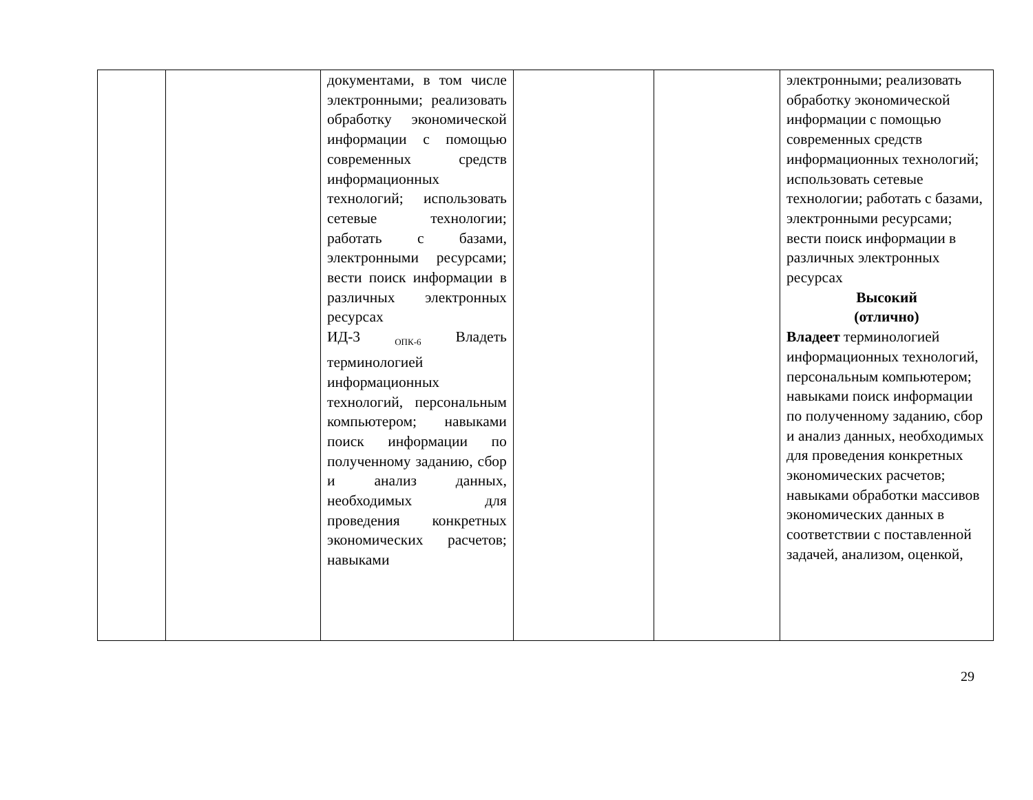| | | документами, в том числе электронными; реализовать обработку экономической информации с помощью современных средств информационных технологий; использовать сетевые технологии; работать с базами, электронными ресурсами; вести поиск информации в различных электронных ресурсах ИД-3 <sub>ОПК-6</sub> Владеть терминологией информационных технологий, персональным компьютером; навыками поиск информации по полученному заданию, сбор и анализ данных, необходимых для проведения конкретных экономических расчетов; навыками | | | электронными; реализовать обработку экономической информации с помощью современных средств информационных технологий; использовать сетевые технологии; работать с базами, электронными ресурсами; вести поиск информации в различных электронных ресурсах Высокий (отлично) Владеет терминологией информационных технологий, персональным компьютером; навыками поиск информации по полученному заданию, сбор и анализ данных, необходимых для проведения конкретных экономических расчетов; навыками обработки массивов экономических данных в соответствии с поставленной задачей, анализом, оценкой, |
29